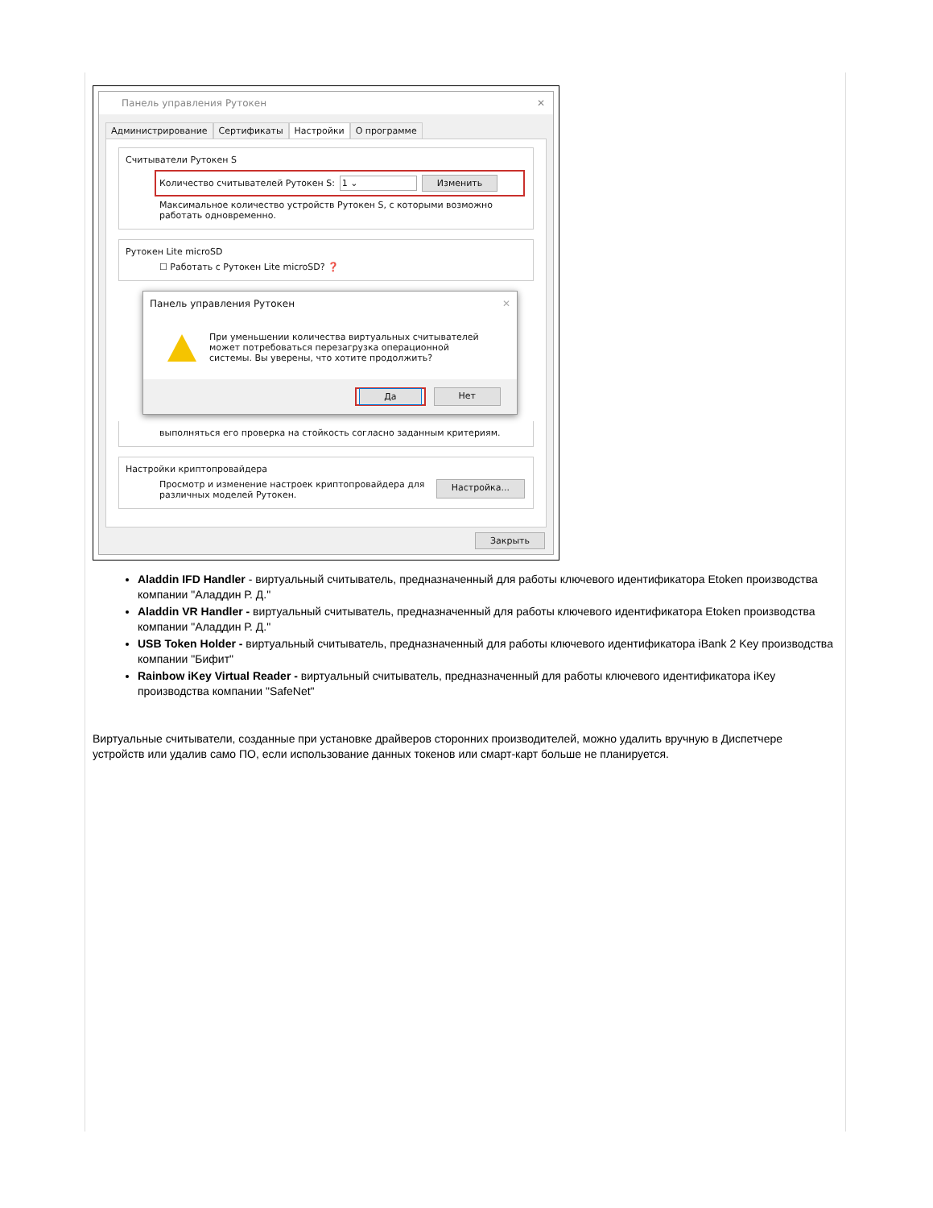Панель управления Рутокен ✕
Администрирование Сертификаты Настройки О программе
Считыватели Рутокен S
Количество считывателей Рутокен S: 1 ⌄ Изменить
Максимальное количество устройств Рутокен S, с которыми возможно работать одновременно.
Рутокен Lite microSD
☐ Работать с Рутокен Lite microSD? ❓
Панель управления Рутокен ✕
При уменьшении количества виртуальных считывателей может потребоваться перезагрузка операционной системы. Вы уверены, что хотите продолжить?
Да Нет
выполняться его проверка на стойкость согласно заданным критериям.
Настройки криптопровайдера
Просмотр и изменение настроек криптопровайдера для различных моделей Рутокен. Настройка...
Закрыть
Aladdin IFD Handler - виртуальный считыватель, предназначенный для работы ключевого идентификатора Etoken производства компании "Аладдин Р. Д."
Aladdin VR Handler - виртуальный считыватель, предназначенный для работы ключевого идентификатора Etoken производства компании "Аладдин Р. Д."
USB Token Holder - виртуальный считыватель, предназначенный для работы ключевого идентификатора iBank 2 Key производства компании "Бифит"
Rainbow iKey Virtual Reader - виртуальный считыватель, предназначенный для работы ключевого идентификатора iKey производства компании "SafeNet"
Виртуальные считыватели, созданные при установке драйверов сторонних производителей, можно удалить вручную в Диспетчере устройств или удалив само ПО, если использование данных токенов или смарт-карт больше не планируется.